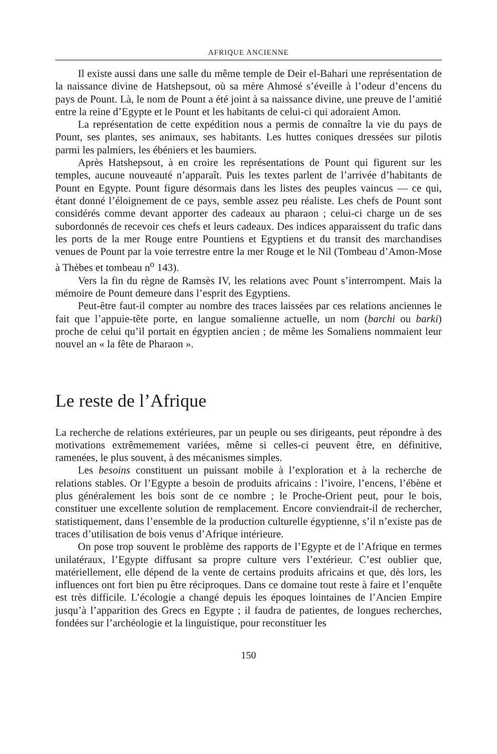AFRIQUE ANCIENNE
Il existe aussi dans une salle du même temple de Deir el-Bahari une représentation de la naissance divine de Hatshepsout, où sa mère Ahmosé s’éveille à l’odeur d’encens du pays de Pount. Là, le nom de Pount a été joint à sa naissance divine, une preuve de l’amitié entre la reine d’Egypte et le Pount et les habitants de celui-ci qui adoraient Amon.
La représentation de cette expédition nous a permis de connaître la vie du pays de Pount, ses plantes, ses animaux, ses habitants. Les huttes coniques dressées sur pilotis parmi les palmiers, les ébéniers et les baumiers.
Après Hatshepsout, à en croire les représentations de Pount qui figurent sur les temples, aucune nouveauté n’apparaît. Puis les textes parlent de l’arrivée d’habitants de Pount en Egypte. Pount figure désormais dans les listes des peuples vaincus — ce qui, étant donné l’éloignement de ce pays, semble assez peu réaliste. Les chefs de Pount sont considérés comme devant apporter des cadeaux au pharaon ; celui-ci charge un de ses subordonnés de recevoir ces chefs et leurs cadeaux. Des indices apparaissent du trafic dans les ports de la mer Rouge entre Pountiens et Egyptiens et du transit des marchandises venues de Pount par la voie terrestre entre la mer Rouge et le Nil (Tombeau d’Amon-Mose à Thèbes et tombeau n<sup>o</sup> 143).
Vers la fin du règne de Ramsès IV, les relations avec Pount s’interrompent. Mais la mémoire de Pount demeure dans l’esprit des Egyptiens.
Peut-être faut-il compter au nombre des traces laissées par ces relations anciennes le fait que l’appuie-tête porte, en langue somalienne actuelle, un nom (barchi ou barki) proche de celui qu’il portait en égyptien ancien ; de même les Somaliens nommaient leur nouvel an « la fête de Pharaon ».
Le reste de l’Afrique
La recherche de relations extérieures, par un peuple ou ses dirigeants, peut répondre à des motivations extrêmemement variées, même si celles-ci peuvent être, en définitive, ramenées, le plus souvent, à des mécanismes simples.
Les besoins constituent un puissant mobile à l’exploration et à la recherche de relations stables. Or l’Egypte a besoin de produits africains : l’ivoire, l’encens, l’ébène et plus généralement les bois sont de ce nombre ; le Proche-Orient peut, pour le bois, constituer une excellente solution de remplacement. Encore conviendrait-il de rechercher, statistiquement, dans l’ensemble de la production culturelle égyptienne, s’il n’existe pas de traces d’utilisation de bois venus d’Afrique intérieure.
On pose trop souvent le problème des rapports de l’Egypte et de l’Afrique en termes unilatéraux, l’Egypte diffusant sa propre culture vers l’extérieur. C’est oublier que, matériellement, elle dépend de la vente de certains produits africains et que, dès lors, les influences ont fort bien pu être réciproques. Dans ce domaine tout reste à faire et l’enquête est très difficile. L’écologie a changé depuis les époques lointaines de l’Ancien Empire jusqu’à l’apparition des Grecs en Egypte ; il faudra de patientes, de longues recherches, fondées sur l’archéologie et la linguistique, pour reconstituer les
150